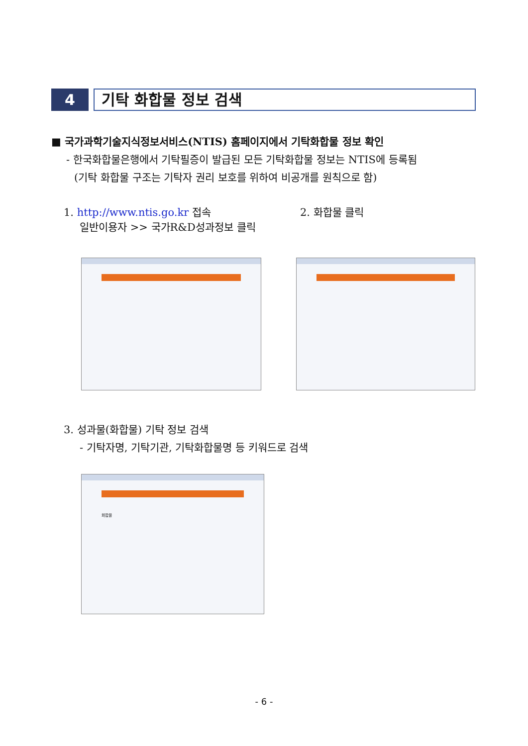4
기탁 화합물 정보 검색
■ 국가과학기술지식정보서비스(NTIS) 홈페이지에서 기탁화합물 정보 확인
- 한국화합물은행에서 기탁필증이 발급된 모든 기탁화합물 정보는 NTIS에 등록됨
(기탁 화합물 구조는 기탁자 권리 보호를 위하여 비공개를 원칙으로 함)
1. http://www.ntis.go.kr 접속
일반이용자 >> 국가R&D성과정보 클릭
2. 화합물 클릭
3. 성과물(화합물) 기탁 정보 검색
- 기탁자명, 기탁기관, 기탁화합물명 등 키워드로 검색
화합물
- 6 -